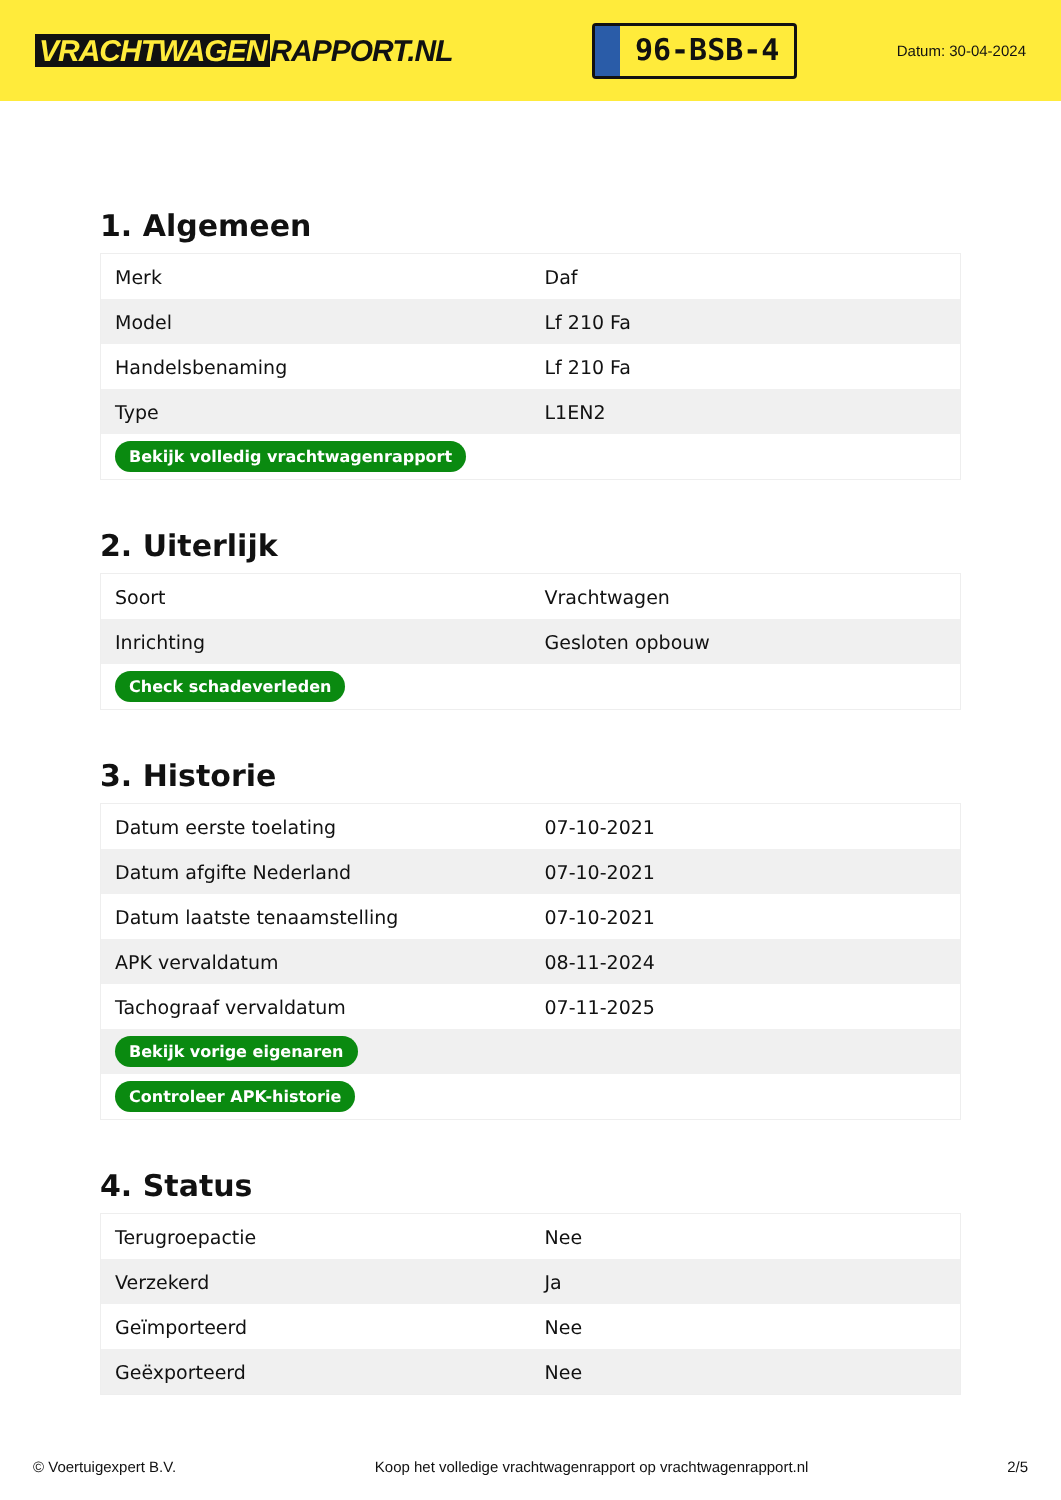VRACHTWAGEN RAPPORT.NL
96-BSB-4
Datum: 30-04-2024
1. Algemeen
| Merk | Daf |
| Model | Lf 210 Fa |
| Handelsbenaming | Lf 210 Fa |
| Type | L1EN2 |
| Bekijk volledig vrachtwagenrapport | |
2. Uiterlijk
| Soort | Vrachtwagen |
| Inrichting | Gesloten opbouw |
| Check schadeverleden | |
3. Historie
| Datum eerste toelating | 07-10-2021 |
| Datum afgifte Nederland | 07-10-2021 |
| Datum laatste tenaamstelling | 07-10-2021 |
| APK vervaldatum | 08-11-2024 |
| Tachograaf vervaldatum | 07-11-2025 |
| Bekijk vorige eigenaren | |
| Controleer APK-historie | |
4. Status
| Terugroepactie | Nee |
| Verzekerd | Ja |
| Geïmporteerd | Nee |
| Geëxporteerd | Nee |
© Voertuigexpert B.V. Koop het volledige vrachtwagenrapport op vrachtwagenrapport.nl 2/5